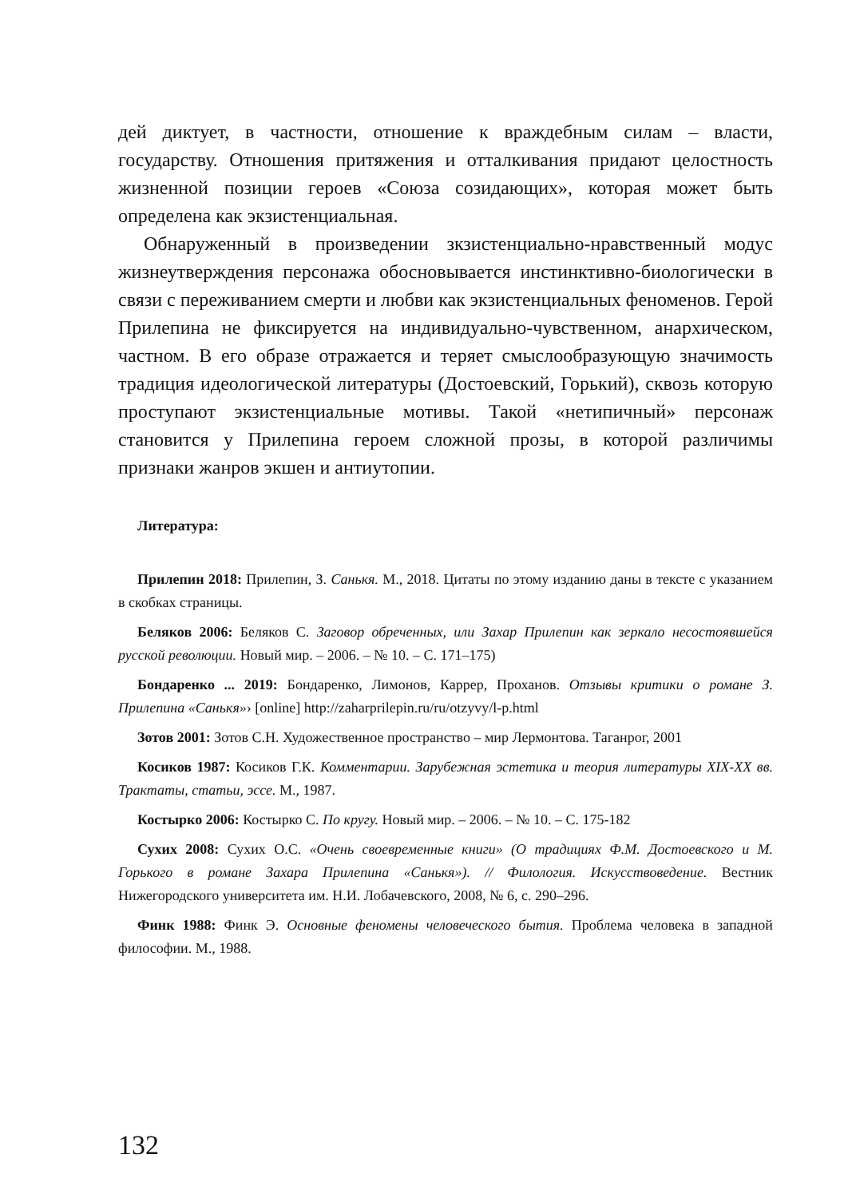дей диктует, в частности, отношение к враждебным силам – власти, государству. Отношения притяжения и отталкивания придают целостность жизненной позиции героев «Союза созидающих», которая может быть определена как экзистенциальная.
Обнаруженный в произведении зкзистенциально-нравственный модус жизнеутверждения персонажа обосновывается инстинктивно-биологически в связи с переживанием смерти и любви как экзистенциальных феноменов. Герой Прилепина не фиксируется на индивидуально-чувственном, анархическом, частном. В его образе отражается и теряет смыслообразующую значимость традиция идеологической литературы (Достоевский, Горький), сквозь которую проступают экзистенциальные мотивы. Такой «нетипичный» персонаж становится у Прилепина героем сложной прозы, в которой различимы признаки жанров экшен и антиутопии.
Литература:
Прилепин 2018: Прилепин, З. Санькя. М., 2018. Цитаты по этому изданию даны в тексте с указанием в скобках страницы.
Беляков 2006: Беляков С. Заговор обреченных, или Захар Прилепин как зеркало несостоявшейся русской революции. Новый мир. – 2006. – № 10. – С. 171–175)
Бондаренко ... 2019: Бондаренко, Лимонов, Каррер, Проханов. Отзывы критики о романе З. Прилепина «Санькя»› [online] http://zaharprilepin.ru/ru/otzyvy/l-p.html
Зотов 2001: Зотов С.Н. Художественное пространство – мир Лермонтова. Таганрог, 2001
Косиков 1987: Косиков Г.К. Комментарии. Зарубежная эстетика и теория литературы XIX-XX вв. Трактаты, статьи, эссе. М., 1987.
Костырко 2006: Костырко С. По кругу. Новый мир. – 2006. – № 10. – С. 175-182
Сухих 2008: Сухих О.С. «Очень своевременные книги» (О традициях Ф.М. Достоевского и М. Горького в романе Захара Прилепина «Санькя»). // Филология. Искусствоведение. Вестник Нижегородского университета им. Н.И. Лобачевского, 2008, № 6, с. 290–296.
Финк 1988: Финк Э. Основные феномены человеческого бытия. Проблема человека в западной философии. М., 1988.
132